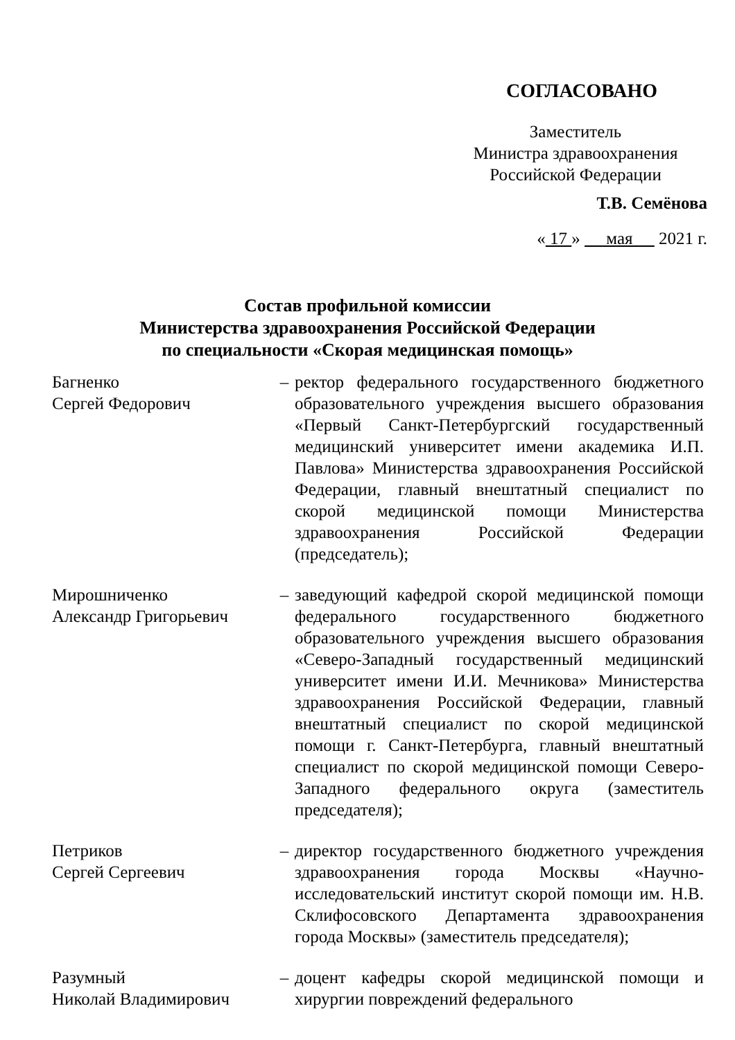СОГЛАСОВАНО
Заместитель
Министра здравоохранения
Российской Федерации
Т.В. Семёнова
« 17 » мая 2021 г.
Состав профильной комиссии
Министерства здравоохранения Российской Федерации
по специальности «Скорая медицинская помощь»
Багненко
Сергей Федорович
– ректор федерального государственного бюджетного образовательного учреждения высшего образования «Первый Санкт-Петербургский государственный медицинский университет имени академика И.П. Павлова» Министерства здравоохранения Российской Федерации, главный внештатный специалист по скорой медицинской помощи Министерства здравоохранения Российской Федерации (председатель);
Мирошниченко
Александр Григорьевич
– заведующий кафедрой скорой медицинской помощи федерального государственного бюджетного образовательного учреждения высшего образования «Северо-Западный государственный медицинский университет имени И.И. Мечникова» Министерства здравоохранения Российской Федерации, главный внештатный специалист по скорой медицинской помощи г. Санкт-Петербурга, главный внештатный специалист по скорой медицинской помощи Северо-Западного федерального округа (заместитель председателя);
Петриков
Сергей Сергеевич
– директор государственного бюджетного учреждения здравоохранения города Москвы «Научно-исследовательский институт скорой помощи им. Н.В. Склифосовского Департамента здравоохранения города Москвы» (заместитель председателя);
Разумный
Николай Владимирович
– доцент кафедры скорой медицинской помощи и хирургии повреждений федерального